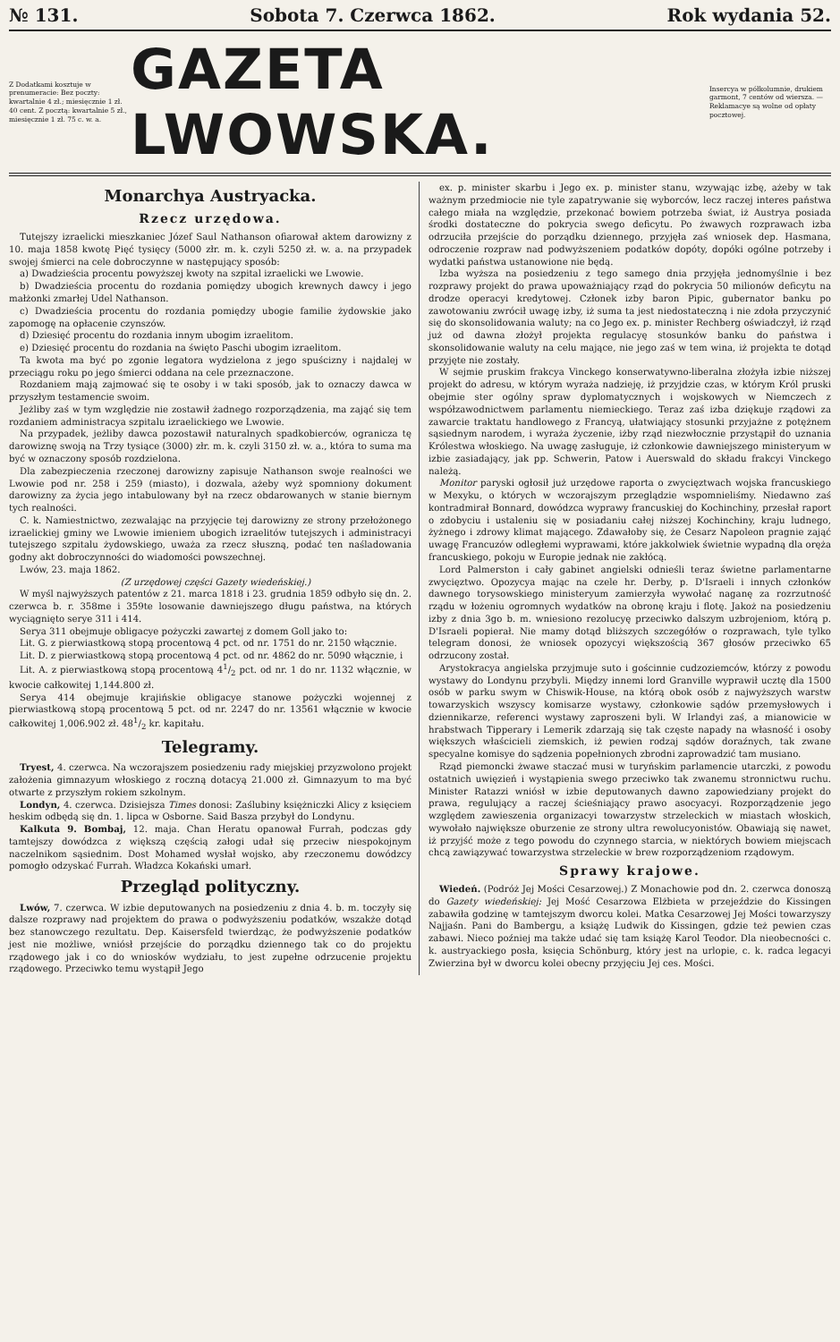№ 131. Sobota 7. Czerwca 1862. Rok wydania 52.
Z Dodatkami kosztuje w prenumeracie: Bez poczty: kwartalnie 4 zł.; miesięcznie 1 zł. 40 cent. Z pocztą: kwartalnie 5 zł., miesięcznie 1 zł. 75 c. w. a.
GAZETA LWOWSKA.
Insercya w półkolumnie, drukiem garmont, 7 centów od wiersza. — Reklamacye są wolne od opłaty pocztowej.
Monarchya Austryacka.
Rzecz urzędowa.
Tutejszy izraelicki mieszkaniec Józef Saul Nathanson ofiarował aktem darowizny z 10. maja 1858 kwotę Pięć tysięcy (5000 złr. m. k. czyli 5250 zł. w. a. na przypadek swojej śmierci na cele dobroczynne w następujący sposób:
a) Dwadzieścia procentu powyższej kwoty na szpital izraelicki we Lwowie.
b) Dwadzieścia procentu do rozdania pomiędzy ubogich krewnych dawcy i jego małżonki zmarłej Udel Nathanson.
c) Dwadzieścia procentu do rozdania pomiędzy ubogie familie żydowskie jako zapomogę na opłacenie czynszów.
d) Dziesięć procentu do rozdania innym ubogim izraelitom.
e) Dziesięć procentu do rozdania na święto Paschi ubogim izraelitom.
Ta kwota ma być po zgonie legatora wydzielona z jego spuścizny i najdalej w przeciągu roku po jego śmierci oddana na cele przeznaczone.
Rozdaniem mają zajmować się te osoby i w taki sposób, jak to oznaczy dawca w przyszłym testamencie swoim.
Jeżliby zaś w tym względzie nie zostawił żadnego rozporządzenia, ma zająć się tem rozdaniem administracya szpitalu izraelickiego we Lwowie.
Na przypadek, jeżliby dawca pozostawił naturalnych spadkobierców, ogranicza tę darowiznę swoją na Trzy tysiące (3000) złr. m. k. czyli 3150 zł. w. a., która to suma ma być w oznaczony sposób rozdzielona.
Dla zabezpieczenia rzeczonej darowizny zapisuje Nathanson swoje realności we Lwowie pod nr. 258 i 259 (miasto), i dozwala, ażeby wyż spomniony dokument darowizny za życia jego intabulowany był na rzecz obdarowanych w stanie biernym tych realności.
C. k. Namiestnictwo, zezwalając na przyjęcie tej darowizny ze strony przełożonego izraelickiej gminy we Lwowie imieniem ubogich izraelitów tutejszych i administracyi tutejszego szpitalu żydowskiego, uważa za rzecz słuszną, podać ten naśladowania godny akt dobroczynności do wiadomości powszechnej.
Lwów, 23. maja 1862.
(Z urzędowej części Gazety wiedeńskiej.)
W myśl najwyższych patentów z 21. marca 1818 i 23. grudnia 1859 odbyło się dn. 2. czerwca b. r. 358me i 359te losowanie dawniejszego długu państwa, na których wyciągnięto serye 311 i 414.
Serya 311 obejmuje obligacye pożyczki zawartej z domem Goll jako to:
Lit. G. z pierwiastkową stopą procentową 4 pct. od nr. 1751 do nr. 2150 włącznie.
Lit. D. z pierwiastkową stopą procentową 4 pct. od nr. 4862 do nr. 5090 włącznie, i
Lit. A. z pierwiastkową stopą procentową 41/2 pct. od nr. 1 do nr. 1132 włącznie, w kwocie całkowitej 1,144.800 zł.
Serya 414 obejmuje krajińskie obligacye stanowe pożyczki wojennej z pierwiastkową stopą procentową 5 pct. od nr. 2247 do nr. 13561 włącznie w kwocie całkowitej 1,006.902 zł. 481/2 kr. kapitału.
Telegramy.
Tryest, 4. czerwca. Na wczorajszem posiedzeniu rady miejskiej przyzwolono projekt założenia gimnazyum włoskiego z roczną dotacyą 21.000 zł. Gimnazyum to ma być otwarte z przyszłym rokiem szkolnym.
Londyn, 4. czerwca. Dzisiejsza Times donosi: Zaślubiny księżniczki Alicy z księciem heskim odbędą się dn. 1. lipca w Osborne. Said Basza przybył do Londynu.
Kalkuta 9. Bombaj, 12. maja. Chan Heratu opanował Furrah, podczas gdy tamtejszy dowódzca z większą częścią załogi udał się przeciw niespokojnym naczelnikom sąsiednim. Dost Mohamed wysłał wojsko, aby rzeczonemu dowódzcy pomogło odzyskać Furrah. Władzca Kokański umarł.
Przegląd polityczny.
Lwów, 7. czerwca. W izbie deputowanych na posiedzeniu z dnia 4. b. m. toczyły się dalsze rozprawy nad projektem do prawa o podwyższeniu podatków, wszakże dotąd bez stanowczego rezultatu. Dep. Kaisersfeld twierdząc, że podwyższenie podatków jest nie możliwe, wniósł przejście do porządku dziennego tak co do projektu rządowego jak i co do wniosków wydziału, to jest zupełne odrzucenie projektu rządowego. Przeciwko temu wystąpił Jego
ex. p. minister skarbu i Jego ex. p. minister stanu, wzywając izbę, ażeby w tak ważnym przedmiocie nie tyle zapatrywanie się wyborców, lecz raczej interes państwa całego miała na względzie, przekonać bowiem potrzeba świat, iż Austrya posiada środki dostateczne do pokrycia swego deficytu. Po żwawych rozprawach izba odrzuciła przejście do porządku dziennego, przyjęła zaś wniosek dep. Hasmana, odroczenie rozpraw nad podwyższeniem podatków dopóty, dopóki ogólne potrzeby i wydatki państwa ustanowione nie będą.
Izba wyższa na posiedzeniu z tego samego dnia przyjęła jednomyślnie i bez rozprawy projekt do prawa upoważniający rząd do pokrycia 50 milionów deficytu na drodze operacyi kredytowej. Członek izby baron Pipic, gubernator banku po zawotowaniu zwrócił uwagę izby, iż suma ta jest niedostateczną i nie zdoła przyczynić się do skonsolidowania waluty; na co Jego ex. p. minister Rechberg oświadczył, iż rząd już od dawna złożył projekta regulacyę stosunków banku do państwa i skonsolidowanie waluty na celu mające, nie jego zaś w tem wina, iż projekta te dotąd przyjęte nie zostały.
W sejmie pruskim frakcya Vinckego konserwatywno-liberalna złożyła izbie niższej projekt do adresu, w którym wyraża nadzieję, iż przyjdzie czas, w którym Król pruski obejmie ster ogólny spraw dyplomatycznych i wojskowych w Niemczech z współzawodnictwem parlamentu niemieckiego. Teraz zaś izba dziękuje rządowi za zawarcie traktatu handlowego z Francyą, ułatwiający stosunki przyjażne z potężnem sąsiednym narodem, i wyraża życzenie, iżby rząd niezwłocznie przystąpił do uznania Królestwa włoskiego. Na uwagę zasługuje, iż członkowie dawniejszego ministeryum w izbie zasiadający, jak pp. Schwerin, Patow i Auerswald do składu frakcyi Vinckego należą.
Monitor paryski ogłosił już urzędowe raporta o zwycięztwach wojska francuskiego w Mexyku, o których w wczorajszym przeglądzie wspomnieliśmy. Niedawno zaś kontradmirał Bonnard, dowódzca wyprawy francuskiej do Kochinchiny, przesłał raport o zdobyciu i ustaleniu się w posiadaniu całej niższej Kochinchiny, kraju ludnego, żyżnego i zdrowy klimat mającego. Zdawałoby się, że Cesarz Napoleon pragnie zająć uwagę Francuzów odległemi wyprawami, które jakkolwiek świetnie wypadną dla oręża francuskiego, pokoju w Europie jednak nie zakłócą.
Lord Palmerston i cały gabinet angielski odnieśli teraz świetne parlamentarne zwycięztwo. Opozycya mając na czele hr. Derby, p. D'Israeli i innych członków dawnego torysowskiego ministeryum zamierzyła wywołać naganę za rozrzutność rządu w łożeniu ogromnych wydatków na obronę kraju i flotę. Jakoż na posiedzeniu izby z dnia 3go b. m. wniesiono rezolucyę przeciwko dalszym uzbrojeniom, którą p. D'Israeli popierał. Nie mamy dotąd bliższych szczegółów o rozprawach, tyle tylko telegram donosi, że wniosek opozycyi większością 367 głosów przeciwko 65 odrzucony został.
Arystokracya angielska przyjmuje suto i gościnnie cudzoziemców, którzy z powodu wystawy do Londynu przybyli. Między innemi lord Granville wyprawił ucztę dla 1500 osób w parku swym w Chiswik-House, na którą obok osób z najwyższych warstw towarzyskich wszyscy komisarze wystawy, członkowie sądów przemysłowych i dziennikarze, referenci wystawy zaproszeni byli. W Irlandyi zaś, a mianowicie w hrabstwach Tipperary i Lemerik zdarzają się tak częste napady na własność i osoby większych właścicieli ziemskich, iż pewien rodzaj sądów doraźnych, tak zwane specyalne komisye do sądzenia popełnionych zbrodni zaprowadzić tam musiano.
Rząd piemoncki żwawe staczać musi w turyńskim parlamencie utarczki, z powodu ostatnich uwięzień i wystąpienia swego przeciwko tak zwanemu stronnictwu ruchu. Minister Ratazzi wniósł w izbie deputowanych dawno zapowiedziany projekt do prawa, regulujący a raczej ścieśniający prawo asocyacyi. Rozporządzenie jego względem zawieszenia organizacyi towarzystw strzeleckich w miastach włoskich, wywołało największe oburzenie ze strony ultra rewolucyonistów. Obawiają się nawet, iż przyjść może z tego powodu do czynnego starcia, w niektórych bowiem miejscach chcą zawiązywać towarzystwa strzeleckie w brew rozporządzeniom rządowym.
Sprawy krajowe.
Wiedeń. (Podróż Jej Mości Cesarzowej.) Z Monachowie pod dn. 2. czerwca donoszą do Gazety wiedeńskiej: Jej Mość Cesarzowa Elżbieta w przejeździe do Kissingen zabawiła godzinę w tamtejszym dworcu kolei. Matka Cesarzowej Jej Mości towarzyszy Najjaśn. Pani do Bambergu, a książę Ludwik do Kissingen, gdzie też pewien czas zabawi. Nieco poźniej ma także udać się tam książę Karol Teodor. Dla nieobecności c. k. austryackiego posła, księcia Schönburg, który jest na urlopie, c. k. radca legacyi Zwierzina był w dworcu kolei obecny przyjęciu Jej ces. Mości.